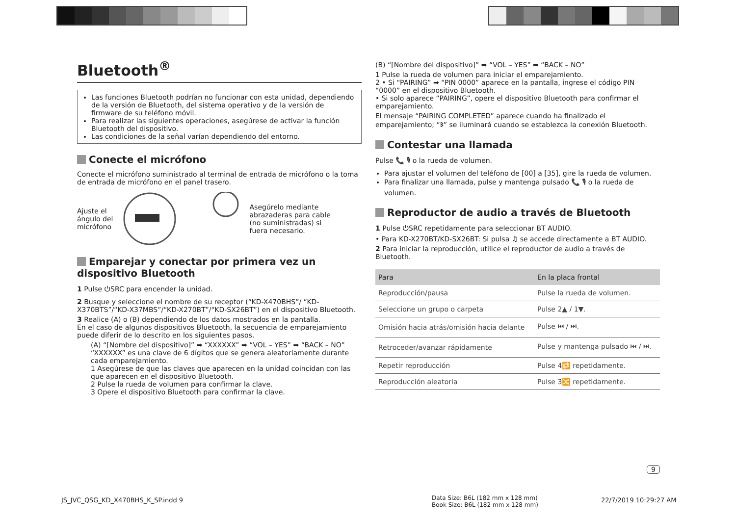Bluetooth<sup>®</sup>
Las funciones Bluetooth podrían no funcionar con esta unidad, dependiendo de la versión de Bluetooth, del sistema operativo y de la versión de firmware de su teléfono móvil.
Para realizar las siguientes operaciones, asegúrese de activar la función Bluetooth del dispositivo.
Las condiciones de la señal varían dependiendo del entorno.
Conecte el micrófono
Conecte el micrófono suministrado al terminal de entrada de micrófono o la toma de entrada de micrófono en el panel trasero.
Ajuste el
ángulo del
micrófono
Asegúrelo mediante
abrazaderas para cable
(no suministradas) si
fuera necesario.
Emparejar y conectar por primera vez un dispositivo Bluetooth
1 Pulse ⏻SRC para encender la unidad.
2 Busque y seleccione el nombre de su receptor (“KD-X470BHS”/ “KD-X370BTS”/“KD-X37MBS”/“KD-X270BT”/“KD-SX26BT”) en el dispositivo Bluetooth.
3 Realice (A) o (B) dependiendo de los datos mostrados en la pantalla.
En el caso de algunos dispositivos Bluetooth, la secuencia de emparejamiento puede diferir de lo descrito en los siguientes pasos.
(A) “[Nombre del dispositivo]” ➡ “XXXXXX” ➡ “VOL – YES” ➡ “BACK – NO”
“XXXXXX” es una clave de 6 dígitos que se genera aleatoriamente durante cada emparejamiento.
1 Asegúrese de que las claves que aparecen en la unidad coincidan con las que aparecen en el dispositivo Bluetooth.
2 Pulse la rueda de volumen para confirmar la clave.
3 Opere el dispositivo Bluetooth para confirmar la clave.
(B) “[Nombre del dispositivo]” ➡ “VOL – YES” ➡ “BACK – NO”
1 Pulse la rueda de volumen para iniciar el emparejamiento.
2 • Si “PAIRING” ➡ “PIN 0000” aparece en la pantalla, ingrese el código PIN “0000” en el dispositivo Bluetooth.
• Si solo aparece “PAIRING”, opere el dispositivo Bluetooth para confirmar el emparejamiento.
El mensaje “PAIRING COMPLETED” aparece cuando ha finalizado el emparejamiento; “ᛒ” se iluminará cuando se establezca la conexión Bluetooth.
Contestar una llamada
Pulse 📞 🎙 o la rueda de volumen.
Para ajustar el volumen del teléfono de [00] a [35], gire la rueda de volumen.
Para finalizar una llamada, pulse y mantenga pulsado 📞 🎙 o la rueda de volumen.
Reproductor de audio a través de Bluetooth
1 Pulse ⏻SRC repetidamente para seleccionar BT AUDIO.
• Para KD-X270BT/KD-SX26BT: Si pulsa ♫ se accede directamente a BT AUDIO.
2 Para iniciar la reproducción, utilice el reproductor de audio a través de Bluetooth.
| Para | En la placa frontal |
| --- | --- |
| Reproducción/pausa | Pulse la rueda de volumen. |
| Seleccione un grupo o carpeta | Pulse 2▲ / 1▼. |
| Omisión hacia atrás/omisión hacia delante | Pulse ⏮ / ⏭. |
| Retroceder/avanzar rápidamente | Pulse y mantenga pulsado ⏮ / ⏭. |
| Repetir reproducción | Pulse 4🔁 repetidamente. |
| Reproducción aleatoria | Pulse 3🔀 repetidamente. |
9
JS_JVC_QSG_KD_X470BHS_K_SP.indd 9
Data Size: B6L (182 mm x 128 mm)
Book Size: B6L (182 mm x 128 mm)
22/7/2019 10:29:27 AM